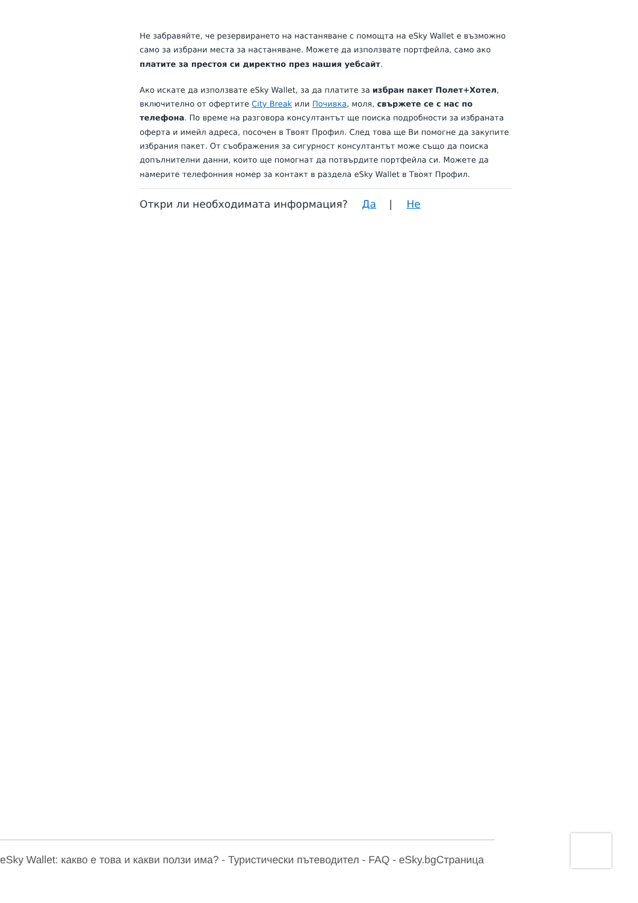Не забравяйте, че резервирането на настаняване с помощта на eSky Wallet е възможно само за избрани места за настаняване. Можете да използвате портфейла, само ако платите за престоя си директно през нашия уебсайт.
Ако искате да използвате eSky Wallet, за да платите за избран пакет Полет+Хотел, включително от офертите City Break или Почивка, моля, свържете се с нас по телефона. По време на разговора консултантът ще поиска подробности за избраната оферта и имейл адреса, посочен в Твоят Профил. След това ще Ви помогне да закупите избрания пакет. От съображения за сигурност консултантът може също да поиска допълнителни данни, които ще помогнат да потвърдите портфейла си. Можете да намерите телефонния номер за контакт в раздела eSky Wallet в Твоят Профил.
Откри ли необходимата информация? Да | Не
eSky Wallet: какво е това и какви ползи има? - Туристически пътеводител - FAQ - eSky.bgСтраница